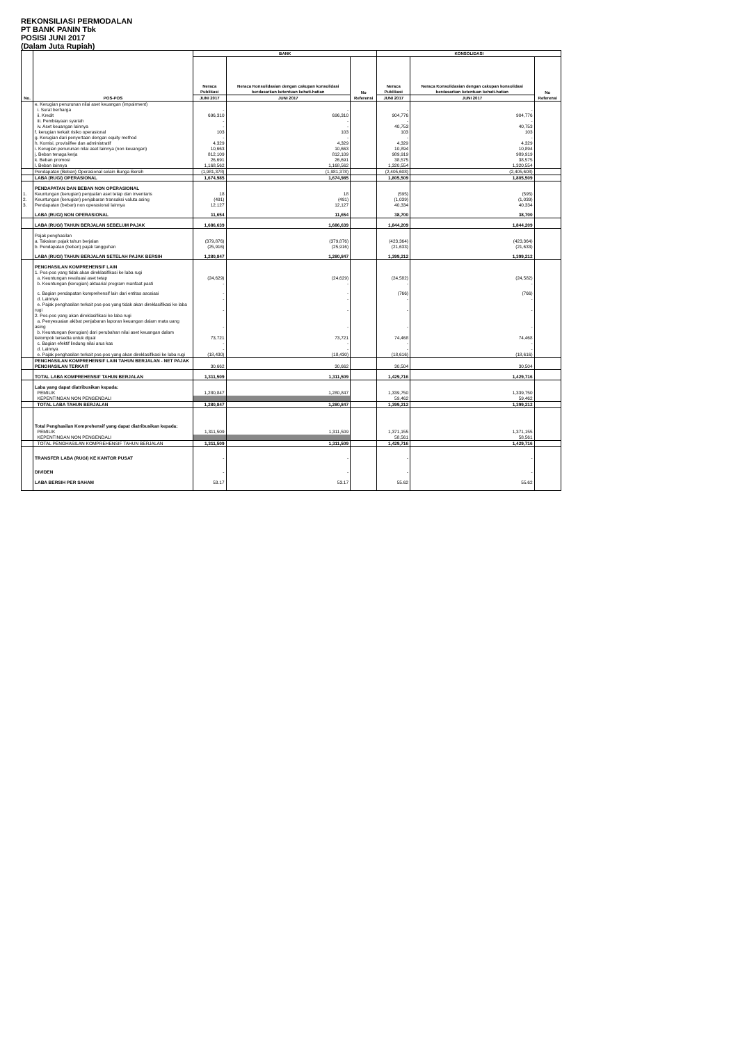REKONSILIASI PERMODALAN
PT BANK PANIN Tbk
POSISI JUNI 2017
(Dalam Juta Rupiah)
| No. | POS-POS | BANK | | | KONSOLIDASI | | |
| --- | --- | --- | --- | --- | --- | --- | --- |
| | | Neraca Publikasi | Neraca Konsolidasian dengan cakupan konsolidasi berdasarkan ketentuan kehati-hatian | No Referensi | Neraca Publikasi | Neraca Konsolidasian dengan cakupan konsolidasi berdasarkan ketentuan kehati-hatian | No Referensi |
| | | JUNI 2017 | JUNI 2017 | | JUNI 2017 | JUNI 2017 | |
| | e. Kerugian penurunan nilai aset keuangan (impairment) | | | | | | |
| | i. Surat berharga | - | - | | - | - | |
| | ii. Kredit | 696,310 | 696,310 | | 904,776 | 904,776 | |
| | iii. Pembiayaan syariah | - | - | | - | - | |
| | iv. Aset keuangan lainnya | - | - | | 40,753 | 40,753 | |
| | f. kerugian terkait risiko operasional | 103 | 103 | | 103 | 103 | |
| | g. Kerugian dari penyertaan dengan equity method | - | - | | - | - | |
| | h. Komisi, provisi/fee dan administratif | 4,329 | 4,329 | | 4,329 | 4,329 | |
| | i. Kerugian penurunan nilai aset lainnya (non keuangan) | 10,663 | 10,663 | | 10,894 | 10,894 | |
| | j. Beban tenaga kerja | 812,109 | 812,109 | | 989,919 | 989,919 | |
| | k. Beban promosi | 26,691 | 26,691 | | 38,575 | 38,575 | |
| | l. Beban lainnya | 1,168,562 | 1,168,562 | | 1,320,554 | 1,320,554 | |
| | Pendapatan (Beban) Operasional selain Bunga Bersih | (1,981,378) | (1,981,378) | | (2,405,608) | (2,405,608) | |
| | LABA (RUGI) OPERASIONAL | 1,674,985 | 1,674,985 | | 1,805,509 | 1,805,509 | |
| | PENDAPATAN DAN BEBAN NON OPERASIONAL | | | | | | |
| 1. | Keuntungan (kerugian) penjualan aset tetap dan inventaris | 18 | 18 | | (595) | (595) | |
| 2. | Keuntungan (kerugian) penjabaran transaksi valuta asing | (491) | (491) | | (1,039) | (1,039) | |
| 3. | Pendapatan (beban) non operasional lainnya | 12,127 | 12,127 | | 40,334 | 40,334 | |
| | LABA (RUGI) NON OPERASIONAL | 11,654 | 11,654 | | 38,700 | 38,700 | |
| | LABA (RUGI) TAHUN BERJALAN SEBELUM PAJAK | 1,686,639 | 1,686,639 | | 1,844,209 | 1,844,209 | |
| | Pajak penghasilan | | | | | | |
| | a. Taksiran pajak tahun berjalan | (379,876) | (379,876) | | (423,364) | (423,364) | |
| | b. Pendapatan (beban) pajak tangguhan | (25,916) | (25,916) | | (21,633) | (21,633) | |
| | LABA (RUGI) TAHUN BERJALAN SETELAH PAJAK BERSIH | 1,280,847 | 1,280,847 | | 1,399,212 | 1,399,212 | |
| | PENGHASILAN KOMPREHENSIF LAIN | | | | | | |
| | 1. Pos-pos yang tidak akan direklasifikasi ke laba rugi | | | | | | |
| | a. Keuntungan revaluasi aset tetap | (24,629) | (24,629) | | (24,582) | (24,582) | |
| | b. Keuntungan (kerugian) aktuarial program manfaat pasti | - | - | | - | - | |
| | c. Bagian pendapatan komprehensif lain dari entitas asosiasi | - | - | | (766) | (766) | |
| | d. Lainnya | - | - | | - | - | |
| | e. Pajak penghasilan terkait pos-pos yang tidak akan direklasifikasi ke laba rugi | - | - | | - | - | |
| | 2. Pos-pos yang akan direklasifikasi ke laba rugi | | | | | | |
| | a. Penyesuaian akibat penjabaran laporan keuangan dalam mata uang asing | - | - | | - | - | |
| | b. Keuntungan (kerugian) dari perubahan nilai aset keuangan dalam kelompok tersedia untuk dijual | 73,721 | 73,721 | | 74,468 | 74,468 | |
| | c. Bagian efektif lindung nilai arus kas | - | - | | - | - | |
| | d. Lainnya | - | - | | - | - | |
| | e. Pajak penghasilan terkait pos-pos yang akan direklasifikasi ke laba rugi | (18,430) | (18,430) | | (18,616) | (18,616) | |
| | PENGHASILAN KOMPREHENSIF LAIN TAHUN BERJALAN - NET PAJAK PENGHASILAN TERKAIT | 30,662 | 30,662 | | 30,504 | 30,504 | |
| | TOTAL LABA KOMPREHENSIF TAHUN BERJALAN | 1,311,509 | 1,311,509 | | 1,429,716 | 1,429,716 | |
| | Laba yang dapat diatribusikan kepada: | | | | | | |
| | PEMILIK | 1,280,847 | 1,280,847 | | 1,339,750 | 1,339,750 | |
| | KEPENTINGAN NON PENGENDALI | | | | 59,462 | 59,462 | |
| | TOTAL LABA TAHUN BERJALAN | 1,280,847 | 1,280,847 | | 1,399,212 | 1,399,212 | |
| | Total Penghasilan Komprehensif yang dapat diatribusikan kepada: | | | | | | |
| | PEMILIK | 1,311,509 | 1,311,509 | | 1,371,155 | 1,371,155 | |
| | KEPENTINGAN NON PENGENDALI | | | | 58,561 | 58,561 | |
| | TOTAL PENGHASILAN KOMPREHENSIF TAHUN BERJALAN | 1,311,509 | 1,311,509 | | 1,429,716 | 1,429,716 | |
| | TRANSFER LABA (RUGI) KE KANTOR PUSAT | - | - | | - | - | |
| | DIVIDEN | - | - | | - | - | |
| | LABA BERSIH PER SAHAM | 53.17 | 53.17 | | 55.62 | 55.62 | |